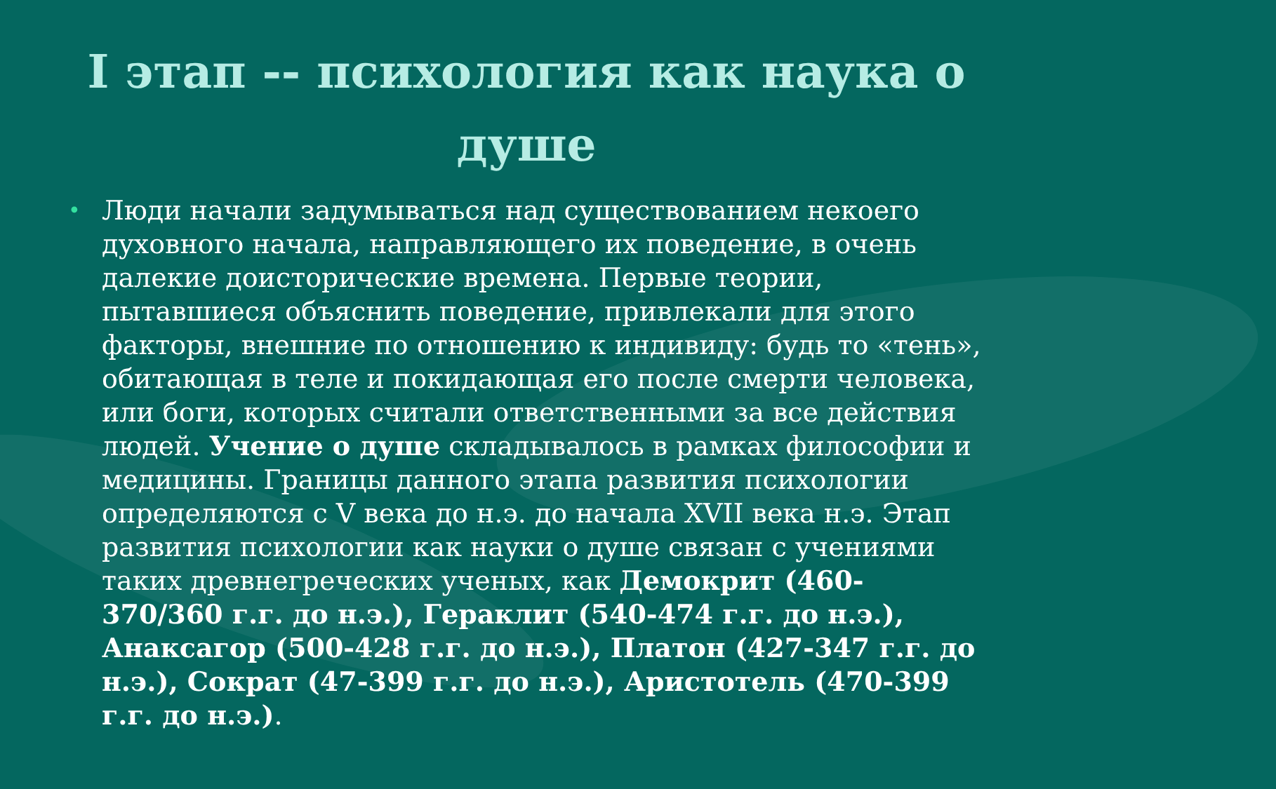I этап -- психология как наука о душе
• Люди начали задумываться над существованием некоего духовного начала, направляющего их поведение, в очень далекие доисторические времена. Первые теории, пытавшиеся объяснить поведение, привлекали для этого факторы, внешние по отношению к индивиду: будь то «тень», обитающая в теле и покидающая его после смерти человека, или боги, которых считали ответственными за все действия людей. Учение о душе складывалось в рамках философии и медицины. Границы данного этапа развития психологии определяются с V века до н.э. до начала XVII века н.э. Этап развития психологии как науки о душе связан с учениями таких древнегреческих ученых, как Демокрит (460-370/360 г.г. до н.э.), Гераклит (540-474 г.г. до н.э.), Анаксагор (500-428 г.г. до н.э.), Платон (427-347 г.г. до н.э.), Сократ (47-399 г.г. до н.э.), Аристотель (470-399 г.г. до н.э.).